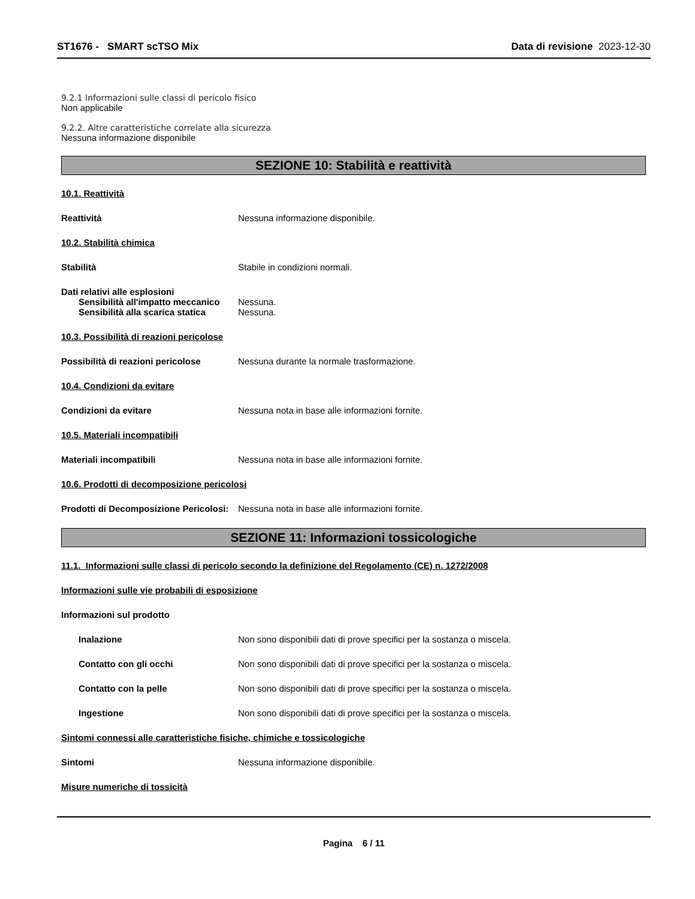ST1676 - SMART scTSO Mix Data di revisione 2023-12-30
9.2.1 Informazioni sulle classi di pericolo fisico
Non applicabile
9.2.2. Altre caratteristiche correlate alla sicurezza
Nessuna informazione disponibile
SEZIONE 10: Stabilità e reattività
10.1. Reattività
Reattività Nessuna informazione disponibile.
10.2. Stabilità chimica
Stabilità Stabile in condizioni normali.
Dati relativi alle esplosioni
Sensibilità all'impatto meccanico
Nessuna.
Sensibilità alla scarica statica
Nessuna.
10.3. Possibilità di reazioni pericolose
Possibilità di reazioni pericolose
Nessuna durante la normale trasformazione.
10.4. Condizioni da evitare
Condizioni da evitare Nessuna nota in base alle informazioni fornite.
10.5. Materiali incompatibili
Materiali incompatibili Nessuna nota in base alle informazioni fornite.
10.6. Prodotti di decomposizione pericolosi
Prodotti di Decomposizione Pericolosi:
Nessuna nota in base alle informazioni fornite.
SEZIONE 11: Informazioni tossicologiche
11.1. Informazioni sulle classi di pericolo secondo la definizione del Regolamento (CE) n. 1272/2008
Informazioni sulle vie probabili di esposizione
Informazioni sul prodotto
Inalazione Non sono disponibili dati di prove specifici per la sostanza o miscela.
Contatto con gli occhi Non sono disponibili dati di prove specifici per la sostanza o miscela.
Contatto con la pelle Non sono disponibili dati di prove specifici per la sostanza o miscela.
Ingestione Non sono disponibili dati di prove specifici per la sostanza o miscela.
Sintomi connessi alle caratteristiche fisiche, chimiche e tossicologiche
Sintomi Nessuna informazione disponibile.
Misure numeriche di tossicità
Pagina 6 / 11